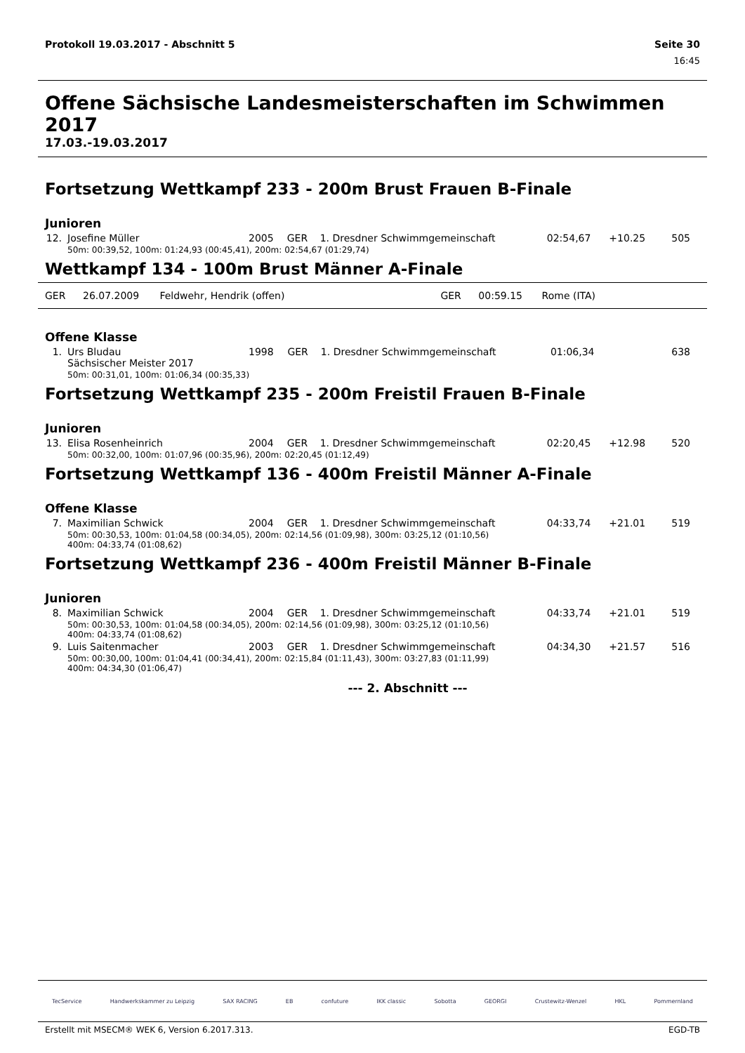Protokoll 19.03.2017 - Abschnitt 5 Seite 30
16:45
Offene Sächsische Landesmeisterschaften im Schwimmen 2017
17.03.-19.03.2017
Fortsetzung Wettkampf 233 - 200m Brust Frauen B-Finale
Junioren
| 12. | Josefine Müller | 2005 | GER | 1. Dresdner Schwimmgemeinschaft | 02:54,67 | +10.25 | 505 |
| | 50m: 00:39,52, 100m: 01:24,93 (00:45,41), 200m: 02:54,67 (01:29,74) | | | | | | |
Wettkampf 134 - 100m Brust Männer A-Finale
| GER | 26.07.2009 | Feldwehr, Hendrik (offen) | GER | 00:59.15 | Rome (ITA) | |
Offene Klasse
| 1. | Urs Bludau Sächsischer Meister 2017 | 1998 | GER | 1. Dresdner Schwimmgemeinschaft | 01:06,34 | | 638 |
| | 50m: 00:31,01, 100m: 01:06,34 (00:35,33) | | | | | | |
Fortsetzung Wettkampf 235 - 200m Freistil Frauen B-Finale
Junioren
| 13. | Elisa Rosenheinrich | 2004 | GER | 1. Dresdner Schwimmgemeinschaft | 02:20,45 | +12.98 | 520 |
| | 50m: 00:32,00, 100m: 01:07,96 (00:35,96), 200m: 02:20,45 (01:12,49) | | | | | | |
Fortsetzung Wettkampf 136 - 400m Freistil Männer A-Finale
Offene Klasse
| 7. | Maximilian Schwick | 2004 | GER | 1. Dresdner Schwimmgemeinschaft | 04:33,74 | +21.01 | 519 |
| | 50m: 00:30,53, 100m: 01:04,58 (00:34,05), 200m: 02:14,56 (01:09,98), 300m: 03:25,12 (01:10,56) 400m: 04:33,74 (01:08,62) | | | | | | |
Fortsetzung Wettkampf 236 - 400m Freistil Männer B-Finale
Junioren
| 8. | Maximilian Schwick | 2004 | GER | 1. Dresdner Schwimmgemeinschaft | 04:33,74 | +21.01 | 519 |
| | 50m: 00:30,53, 100m: 01:04,58 (00:34,05), 200m: 02:14,56 (01:09,98), 300m: 03:25,12 (01:10,56) 400m: 04:33,74 (01:08,62) | | | | | | |
| 9. | Luis Saitenmacher | 2003 | GER | 1. Dresdner Schwimmgemeinschaft | 04:34,30 | +21.57 | 516 |
| | 50m: 00:30,00, 100m: 01:04,41 (00:34,41), 200m: 02:15,84 (01:11,43), 300m: 03:27,83 (01:11,99) 400m: 04:34,30 (01:06,47) | | | | | | |
--- 2. Abschnitt ---
TecService Handwerkskammer zu Leipzig SAX RACING EB confuture IKK classic Sobotta GEORGI Crustewitz-Wenzel HKL Pommernland
Erstellt mit MSECM® WEK 6, Version 6.2017.313. EGD-TB